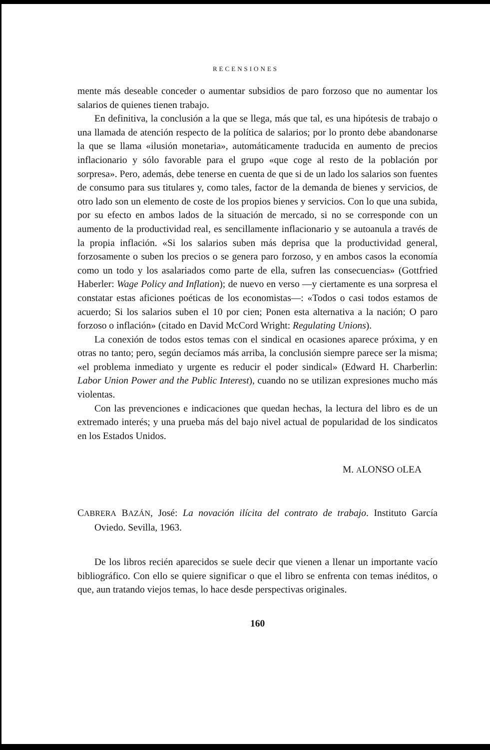RECENSIONES
mente más deseable conceder o aumentar subsidios de paro forzoso que no aumentar los salarios de quienes tienen trabajo.
En definitiva, la conclusión a la que se llega, más que tal, es una hipótesis de trabajo o una llamada de atención respecto de la política de salarios; por lo pronto debe abandonarse la que se llama «ilusión monetaria», automáticamente traducida en aumento de precios inflacionario y sólo favorable para el grupo «que coge al resto de la población por sorpresa». Pero, además, debe tenerse en cuenta de que si de un lado los salarios son fuentes de consumo para sus titulares y, como tales, factor de la demanda de bienes y servicios, de otro lado son un elemento de coste de los propios bienes y servicios. Con lo que una subida, por su efecto en ambos lados de la situación de mercado, si no se corresponde con un aumento de la productividad real, es sencillamente inflacionario y se autoanula a través de la propia inflación. «Si los salarios suben más deprisa que la productividad general, forzosamente o suben los precios o se genera paro forzoso, y en ambos casos la economía como un todo y los asalariados como parte de ella, sufren las consecuencias» (Gottfried Haberler: Wage Policy and Inflation); de nuevo en verso —y ciertamente es una sorpresa el constatar estas aficiones poéticas de los economistas—: «Todos o casi todos estamos de acuerdo; Si los salarios suben el 10 por cien; Ponen esta alternativa a la nación; O paro forzoso o inflación» (citado en David McCord Wright: Regulating Unions).
La conexión de todos estos temas con el sindical en ocasiones aparece próxima, y en otras no tanto; pero, según decíamos más arriba, la conclusión siempre parece ser la misma; «el problema inmediato y urgente es reducir el poder sindical» (Edward H. Charberlin: Labor Union Power and the Public Interest), cuando no se utilizan expresiones mucho más violentas.
Con las prevenciones e indicaciones que quedan hechas, la lectura del libro es de un extremado interés; y una prueba más del bajo nivel actual de popularidad de los sindicatos en los Estados Unidos.
M. ALONSO OLEA
CABRERA BAZÁN, José: La novación ilícita del contrato de trabajo. Instituto García Oviedo. Sevilla, 1963.
De los libros recién aparecidos se suele decir que vienen a llenar un importante vacío bibliográfico. Con ello se quiere significar o que el libro se enfrenta con temas inéditos, o que, aun tratando viejos temas, lo hace desde perspectivas originales.
160